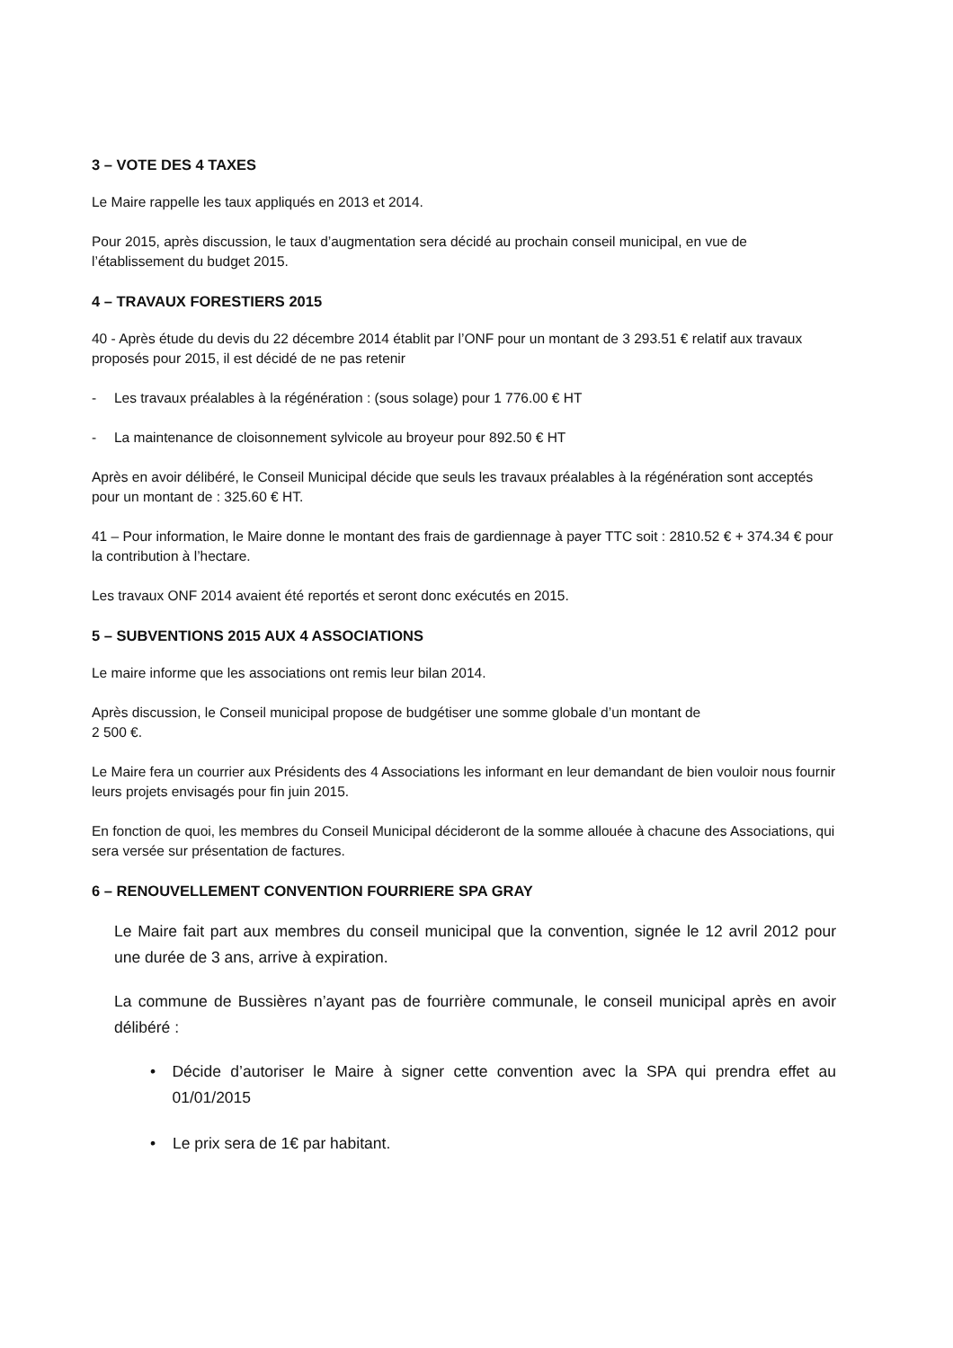3 – VOTE DES 4 TAXES
Le Maire rappelle les taux appliqués en 2013 et 2014.
Pour 2015, après discussion, le taux d’augmentation sera décidé au prochain conseil municipal, en vue de l’établissement du budget 2015.
4 – TRAVAUX FORESTIERS 2015
40 - Après étude du devis du 22 décembre 2014 établit par l’ONF pour un montant de 3 293.51 € relatif aux travaux proposés pour 2015, il est décidé de ne pas retenir
- Les travaux préalables à la régénération : (sous solage) pour 1 776.00 € HT
- La maintenance de cloisonnement sylvicole au broyeur pour 892.50 € HT
Après en avoir délibéré, le Conseil Municipal décide que seuls les travaux préalables à la régénération sont acceptés pour un montant de : 325.60 € HT.
41 – Pour information, le Maire donne le montant des frais de gardiennage à payer TTC soit : 2810.52 € + 374.34 € pour la contribution à l’hectare.
Les travaux ONF 2014 avaient été reportés et seront donc exécutés en 2015.
5 – SUBVENTIONS 2015 AUX 4 ASSOCIATIONS
Le maire informe que les associations ont remis leur bilan 2014.
Après discussion, le Conseil municipal propose de budgétiser une somme globale d’un montant de
2 500 €.
Le Maire fera un courrier aux Présidents des 4 Associations les informant en leur demandant de bien vouloir nous fournir leurs projets envisagés pour fin juin 2015.
En fonction de quoi, les membres du Conseil Municipal décideront de la somme allouée à chacune des Associations, qui sera versée sur présentation de factures.
6 – RENOUVELLEMENT CONVENTION FOURRIERE SPA GRAY
Le Maire fait part aux membres du conseil municipal que la convention, signée le 12 avril 2012 pour une durée de 3 ans, arrive à expiration.
La commune de Bussières n’ayant pas de fourrière communale, le conseil municipal après en avoir délibéré :
• Décide d’autoriser le Maire à signer cette convention avec la SPA qui prendra effet au 01/01/2015
• Le prix sera de 1€ par habitant.